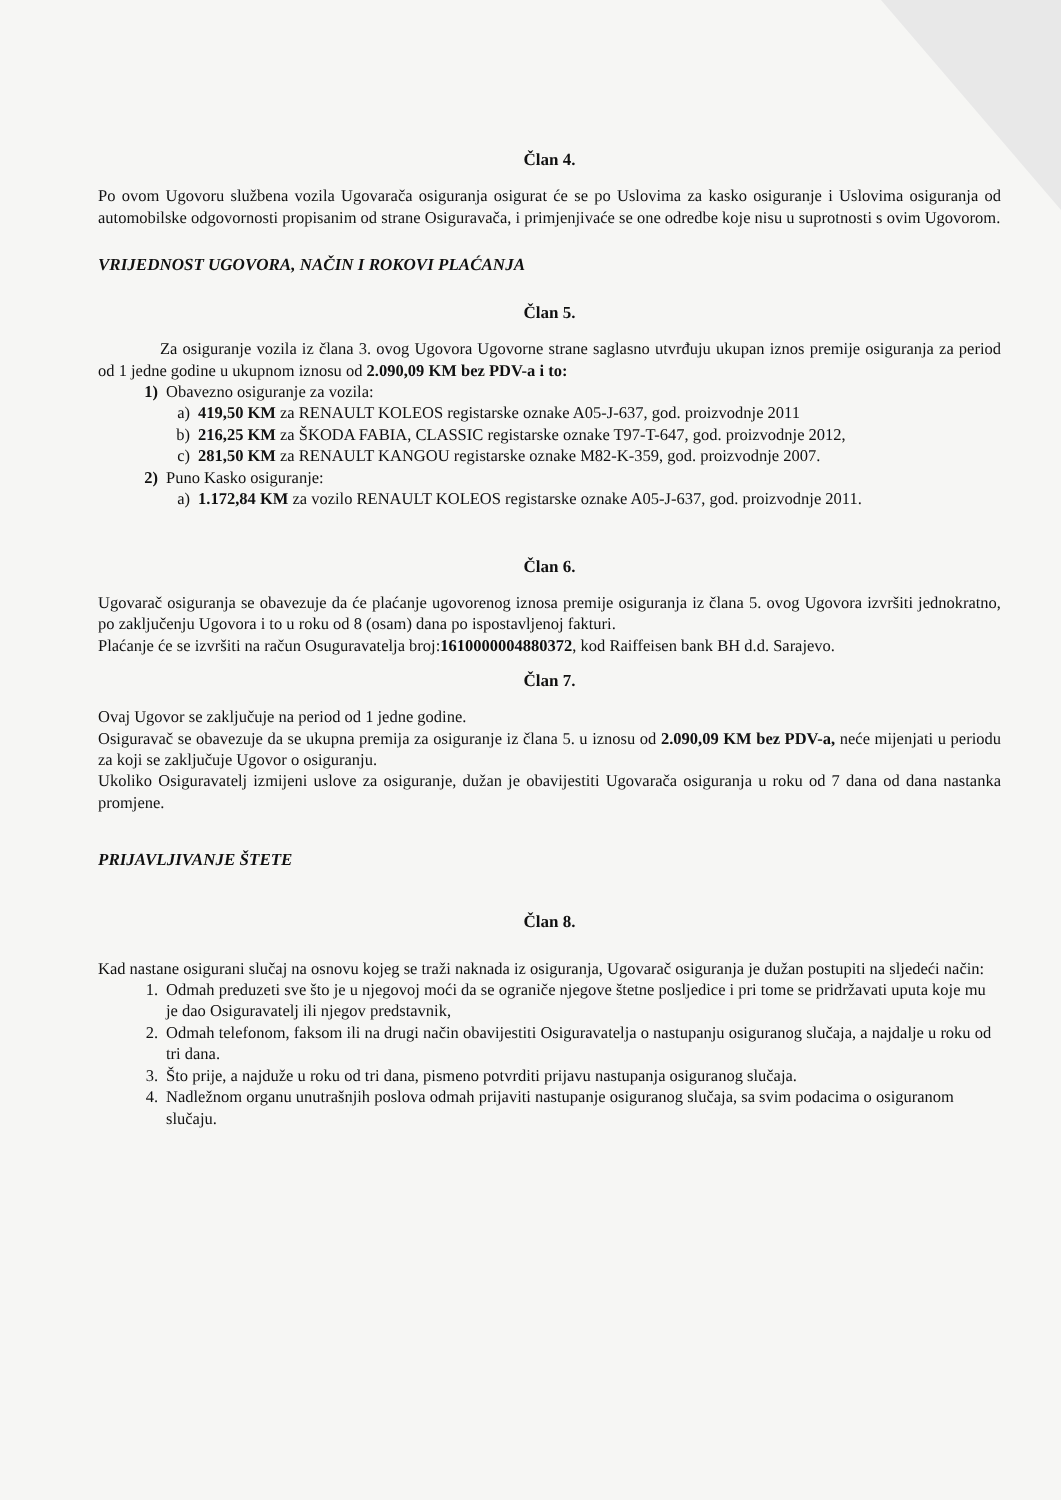Član 4.
Po ovom Ugovoru službena vozila Ugovarača osiguranja osigurat će se po Uslovima za kasko osiguranje i Uslovima osiguranja od automobilske odgovornosti propisanim od strane Osiguravača, i primjenjivaće se one odredbe koje nisu u suprotnosti s ovim Ugovorom.
VRIJEDNOST UGOVORA, NAČIN I ROKOVI PLAĆANJA
Član 5.
Za osiguranje vozila iz člana 3. ovog Ugovora Ugovorne strane saglasno utvrđuju ukupan iznos premije osiguranja za period od 1 jedne godine u ukupnom iznosu od 2.090,09 KM bez PDV-a i to:
1) Obavezno osiguranje za vozila:
a) 419,50 KM za RENAULT KOLEOS registarske oznake A05-J-637, god. proizvodnje 2011
b) 216,25 KM za ŠKODA FABIA, CLASSIC registarske oznake T97-T-647, god. proizvodnje 2012,
c) 281,50 KM za RENAULT KANGOU registarske oznake M82-K-359, god. proizvodnje 2007.
2) Puno Kasko osiguranje:
a) 1.172,84 KM za vozilo RENAULT KOLEOS registarske oznake A05-J-637, god. proizvodnje 2011.
Član 6.
Ugovarač osiguranja se obavezuje da će plaćanje ugovorenog iznosa premije osiguranja iz člana 5. ovog Ugovora izvršiti jednokratno, po zaključenju Ugovora i to u roku od 8 (osam) dana po ispostavljenoj fakturi.
Plaćanje će se izvršiti na račun Osuguravatelja broj:1610000004880372, kod Raiffeisen bank BH d.d. Sarajevo.
Član 7.
Ovaj Ugovor se zaključuje na period od 1 jedne godine.
Osiguravač se obavezuje da se ukupna premija za osiguranje iz člana 5. u iznosu od 2.090,09 KM bez PDV-a, neće mijenjati u periodu za koji se zaključuje Ugovor o osiguranju.
Ukoliko Osiguravatelj izmijeni uslove za osiguranje, dužan je obavijestiti Ugovarača osiguranja u roku od 7 dana od dana nastanka promjene.
PRIJAVLJIVANJE ŠTETE
Član 8.
Kad nastane osigurani slučaj na osnovu kojeg se traži naknada iz osiguranja, Ugovarač osiguranja je dužan postupiti na sljedeći način:
1. Odmah preduzeti sve što je u njegovoj moći da se ograniče njegove štetne posljedice i pri tome se pridržavati uputa koje mu je dao Osiguravatelj ili njegov predstavnik,
2. Odmah telefonom, faksom ili na drugi način obavijestiti Osiguravatelja o nastupanju osiguranog slučaja, a najdalje u roku od tri dana.
3. Što prije, a najduže u roku od tri dana, pismeno potvrditi prijavu nastupanja osiguranog slučaja.
4. Nadležnom organu unutrašnjih poslova odmah prijaviti nastupanje osiguranog slučaja, sa svim podacima o osiguranom slučaju.